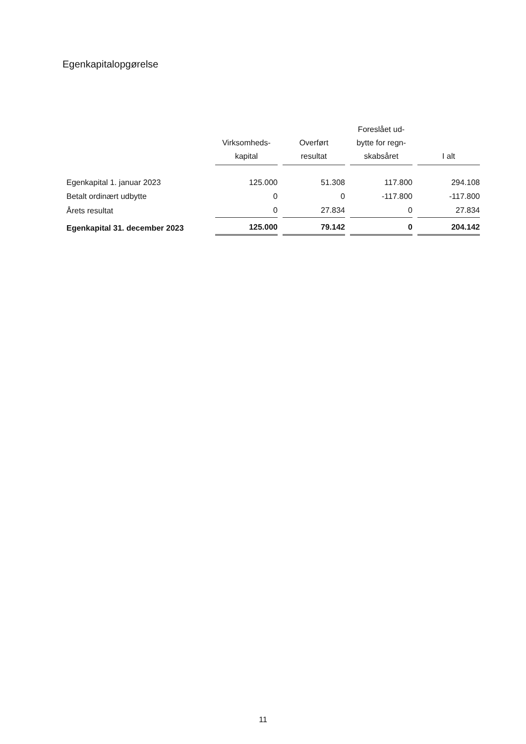Egenkapitalopgørelse
| | Virksomheds- kapital | Overført resultat | Foreslået ud- bytte for regn- skabsåret | I alt |
| --- | --- | --- | --- | --- |
| Egenkapital 1. januar 2023 | 125.000 | 51.308 | 117.800 | 294.108 |
| Betalt ordinært udbytte | 0 | 0 | -117.800 | -117.800 |
| Årets resultat | 0 | 27.834 | 0 | 27.834 |
| Egenkapital 31. december 2023 | 125.000 | 79.142 | 0 | 204.142 |
11